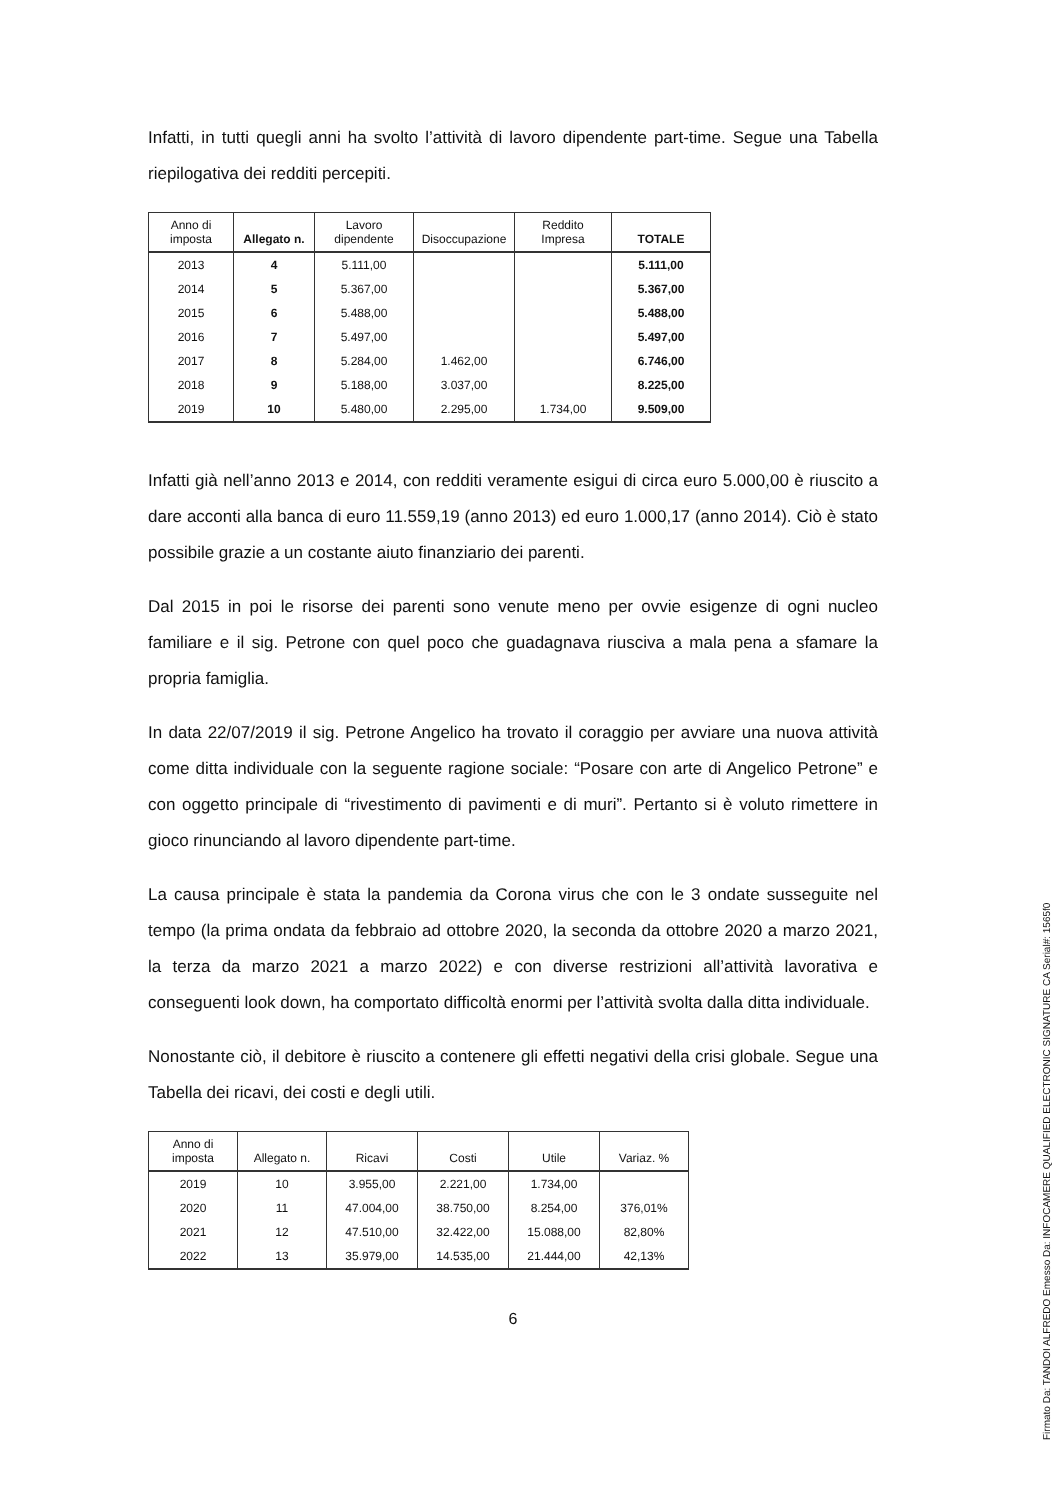Infatti, in tutti quegli anni ha svolto l’attività di lavoro dipendente part-time. Segue una Tabella riepilogativa dei redditi percepiti.
| Anno di imposta | Allegato n. | Lavoro dipendente | Disoccupazione | Reddito Impresa | TOTALE |
| --- | --- | --- | --- | --- | --- |
| 2013 | 4 | 5.111,00 | | | 5.111,00 |
| 2014 | 5 | 5.367,00 | | | 5.367,00 |
| 2015 | 6 | 5.488,00 | | | 5.488,00 |
| 2016 | 7 | 5.497,00 | | | 5.497,00 |
| 2017 | 8 | 5.284,00 | 1.462,00 | | 6.746,00 |
| 2018 | 9 | 5.188,00 | 3.037,00 | | 8.225,00 |
| 2019 | 10 | 5.480,00 | 2.295,00 | 1.734,00 | 9.509,00 |
Infatti già nell’anno 2013 e 2014, con redditi veramente esigui di circa euro 5.000,00 è riuscito a dare acconti alla banca di euro 11.559,19 (anno 2013) ed euro 1.000,17 (anno 2014). Ciò è stato possibile grazie a un costante aiuto finanziario dei parenti.
Dal 2015 in poi le risorse dei parenti sono venute meno per ovvie esigenze di ogni nucleo familiare e il sig. Petrone con quel poco che guadagnava riusciva a mala pena a sfamare la propria famiglia.
In data 22/07/2019 il sig. Petrone Angelico ha trovato il coraggio per avviare una nuova attività come ditta individuale con la seguente ragione sociale: “Posare con arte di Angelico Petrone” e con oggetto principale di “rivestimento di pavimenti e di muri”. Pertanto si è voluto rimettere in gioco rinunciando al lavoro dipendente part-time.
La causa principale è stata la pandemia da Corona virus che con le 3 ondate susseguite nel tempo (la prima ondata da febbraio ad ottobre 2020, la seconda da ottobre 2020 a marzo 2021, la terza da marzo 2021 a marzo 2022) e con diverse restrizioni all’attività lavorativa e conseguenti look down, ha comportato difficoltà enormi per l’attività svolta dalla ditta individuale.
Nonostante ciò, il debitore è riuscito a contenere gli effetti negativi della crisi globale. Segue una Tabella dei ricavi, dei costi e degli utili.
| Anno di imposta | Allegato n. | Ricavi | Costi | Utile | Variaz. % |
| --- | --- | --- | --- | --- | --- |
| 2019 | 10 | 3.955,00 | 2.221,00 | 1.734,00 | |
| 2020 | 11 | 47.004,00 | 38.750,00 | 8.254,00 | 376,01% |
| 2021 | 12 | 47.510,00 | 32.422,00 | 15.088,00 | 82,80% |
| 2022 | 13 | 35.979,00 | 14.535,00 | 21.444,00 | 42,13% |
6
Firmato Da: TANDOI ALFREDO Emesso Da: INFOCAMERE QUALIFIED ELECTRONIC SIGNATURE CA Serial#: 1565f0